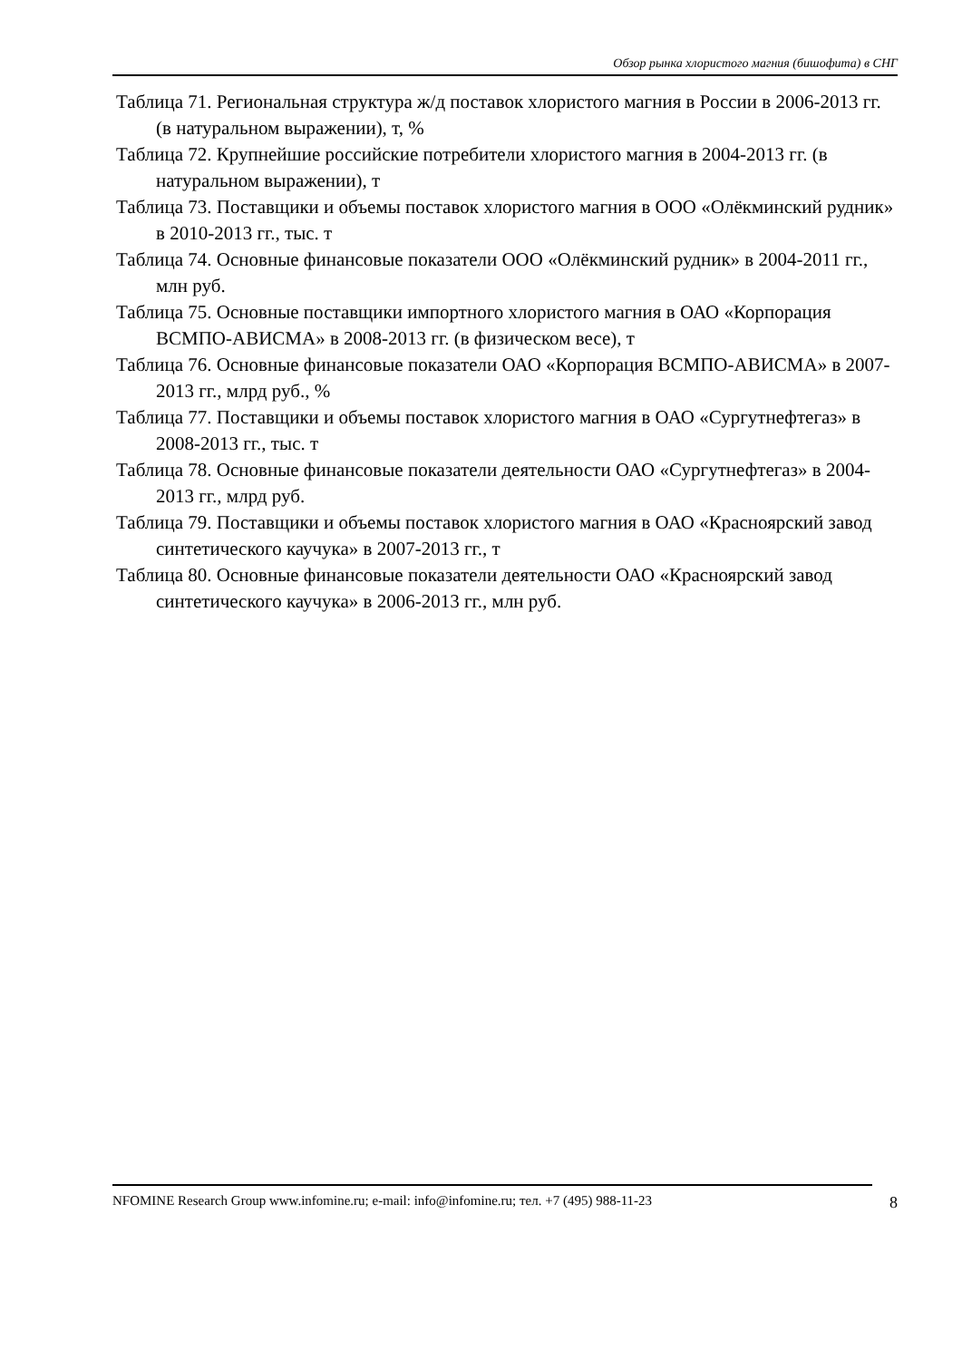Обзор рынка хлористого магния (бишофита) в СНГ
Таблица 71. Региональная структура ж/д поставок хлористого магния в России в 2006-2013 гг. (в натуральном выражении), т, %
Таблица 72. Крупнейшие российские потребители хлористого магния в 2004-2013 гг. (в натуральном выражении), т
Таблица 73. Поставщики и объемы поставок хлористого магния в ООО «Олёкминский рудник» в 2010-2013 гг., тыс. т
Таблица 74. Основные финансовые показатели ООО «Олёкминский рудник» в 2004-2011 гг., млн руб.
Таблица 75. Основные поставщики импортного хлористого магния в ОАО «Корпорация ВСМПО-АВИСМА» в 2008-2013 гг. (в физическом весе), т
Таблица 76. Основные финансовые показатели ОАО «Корпорация ВСМПО-АВИСМА» в 2007-2013 гг., млрд руб., %
Таблица 77. Поставщики и объемы поставок хлористого магния в ОАО «Сургутнефтегаз» в 2008-2013 гг., тыс. т
Таблица 78. Основные финансовые показатели деятельности ОАО «Сургутнефтегаз» в 2004-2013 гг., млрд руб.
Таблица 79. Поставщики и объемы поставок хлористого магния в ОАО «Красноярский завод синтетического каучука» в 2007-2013 гг., т
Таблица 80. Основные финансовые показатели деятельности ОАО «Красноярский завод синтетического каучука» в 2006-2013 гг., млн руб.
NFOMINE Research Group www.infomine.ru; e-mail: info@infomine.ru; тел. +7 (495) 988-11-23 8